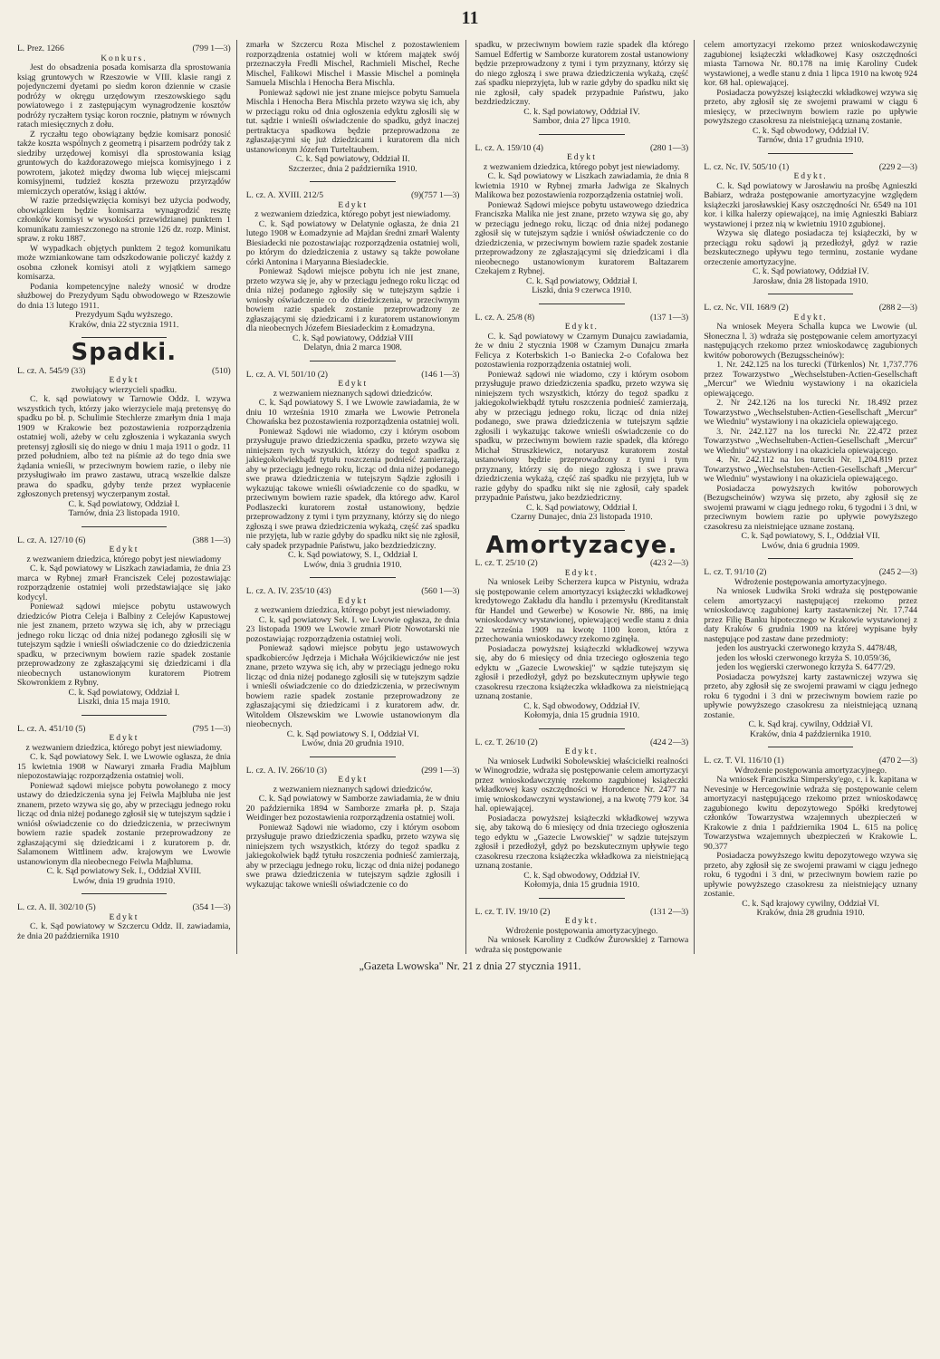11
L. Prez. 1266 (799 1—3)
Konkurs.
Jest do obsadzenia posada komisarza dla sprostowania ksiąg gruntowych w Rzeszowie w VIII. klasie rangi z pojedynczemi dyetami po siedm koron dziennie w czasie podróży w okręgu urzędowym rzeszowskiego sądu powiatowego i z zastępującym wynagrodzenie kosztów podróży ryczałtem tysiąc koron rocznie, płatnym w równych ratach miesięcznych z dołu.
Z ryczałtu tego obowiązany będzie komisarz ponosić także koszta wspólnych z geometrą i pisarzem podróży tak z siedziby urzędowej komisyi dla sprostowania ksiąg gruntowych do każdorazowego miejsca komisyjnego i z powrotem, jakoteż między dwoma lub więcej miejscami komisyjnemi, tudzież koszta przewozu przyrządów mierniczych operatów, ksiąg i aktów.
W razie przedsięwzięcia komisyi bez użycia podwody, obowiązkiem będzie komisarza wynagrodzić resztę członków komisyi w wysokości przewidzianej punktem 1 komunikatu zamieszczonego na stronie 126 dz. rozp. Minist. spraw. z roku 1887.
W wypadkach objętych punktem 2 tegoż komunikatu może wzmiankowane tam odszkodowanie policzyć każdy z osobna członek komisyi atoli z wyjątkiem samego komisarza.
Podania kompetencyjne należy wnosić w drodze służbowej do Prezydyum Sądu obwodowego w Rzeszowie do dnia 13 lutego 1911.
Prezydyum Sądu wyższego.
Kraków, dnia 22 stycznia 1911.
Spadki.
L. cz. A. 545/9 (33) (510)
Edykt
zwołujący wierzycieli spadku.
C. k. sąd powiatowy w Tarnowie Oddz. I. wzywa wszystkich tych, którzy jako wierzyciele mają pretensyę do spadku po bł. p. Schulimie Stechlerze zmarłym dnia 1 maja 1909 w Krakowie bez pozostawienia rozporządzenia ostatniej woli, ażeby w celu zgłoszenia i wykazania swych pretensyj zgłosili się do niego w dniu 1 maja 1911 o godz. 11 przed południem, albo też na piśmie aż do tego dnia swe żądania wnieśli, w przeciwnym bowiem razie, o ileby nie przysługiwało im prawo zastawu, utracą wszelkie dalsze prawa do spadku, gdyby tenże przez wypłacenie zgłoszonych pretensyj wyczerpanym został.
C. k. Sąd powiatowy, Oddział I.
Tarnów, dnia 23 listopada 1910.
L. cz. A. 127/10 (6) (388 1—3)
Edykt
z wezwaniem dziedzica, którego pobyt jest niewiadomy
C. k. Sąd powiatowy w Liszkach zawiadamia, że dnia 23 marca w Rybnej zmarł Franciszek Celej pozostawiając rozporządzenie ostatniej woli przedstawiające się jako kodycyl.
Ponieważ sądowi miejsce pobytu ustawowych dziedziców Piotra Celeja i Balbiny z Celejów Kapustowej nie jest znanem, przeto wzywa się ich, aby w przeciągu jednego roku licząc od dnia niżej podanego zgłosili się w tutejszym sądzie i wnieśli oświadczenie co do dziedziczenia spadku, w przeciwnym bowiem razie spadek zostanie przeprowadzony ze zgłaszającymi się dziedzicami i dla nieobecnych ustanowionym kuratorem Piotrem Skowronkiem z Rybny.
C. k. Sąd powiatowy, Oddział I.
Liszki, dnia 15 maja 1910.
L. cz. A. 451/10 (5) (795 1—3)
Edykt
z wezwaniem dziedzica, którego pobyt jest niewiadomy.
C. k. Sąd powiatowy Sek. I. we Lwowie ogłasza, że dnia 15 kwietnia 1908 w Nawaryi zmarła Fradia Majblum niepozostawiając rozporządzenia ostatniej woli.
Ponieważ sądowi miejsce pobytu powołanego z mocy ustawy do dziedziczenia syna jej Feiwla Majbluba nie jest znanem, przeto wzywa się go, aby w przeciągu jednego roku licząc od dnia niżej podanego zgłosił się w tutejszym sądzie i wniósł oświadczenie co do dziedziczenia, w przeciwnym bowiem razie spadek zostanie przeprowadzony ze zgłaszającymi się dziedzicami i z kuratorem p. dr. Salamonem Wittlinem adw. krajowym we Lwowie ustanowionym dla nieobecnego Feiwla Majbluma.
C. k. Sąd powiatowy Sek. I., Oddział XVIII.
Lwów, dnia 19 grudnia 1910.
L. cz. A. II. 302/10 (5) (354 1—3)
Edykt
C. k. Sąd powiatowy w Szczercu Oddz. II. zawiadamia, że dnia 20 października 1910
zmarła w Szczercu Roza Mischel z pozostawieniem rozporządzenia ostatniej woli w którem majątek swój przeznaczyła Fredli Mischel, Rachmieli Mischel, Reche Mischel, Falikowi Mischel i Massie Mischel a pominęła Samuela Mischla i Henocha Bera Mischla.
Ponieważ sądowi nie jest znane miejsce pobytu Samuela Mischla i Henocha Bera Mischla przeto wzywa się ich, aby w przeciągu roku od dnia ogłoszenia edyktu zgłosili się w tut. sądzie i wnieśli oświadczenie do spadku, gdyż inaczej pertraktacya spadkowa będzie przeprowadzona ze zgłaszającymi się już dziedzicami i kuratorem dla nich ustanowionym Józefem Turteltaubem.
C. k. Sąd powiatowy, Oddział II.
Szczerzec, dnia 2 października 1910.
L. cz. A. XVIII. 212/5 (9)(757 1—3)
Edykt
z wezwaniem dziedzica, którego pobyt jest niewiadomy.
C. k. Sąd powiatowy w Delatynie ogłasza, że dnia 21 lutego 1908 w Łomadzynie ad Majdan średni zmarł Walenty Biesiadecki nie pozostawiając rozporządzenia ostatniej woli, po którym do dziedziczenia z ustawy są także powołane córki Antonina i Maryanna Biesiadeckie.
Ponieważ Sądowi miejsce pobytu ich nie jest znane, przeto wzywa się je, aby w przeciągu jednego roku licząc od dnia niżej podanego zgłosiły się w tutejszym sądzie i wniosły oświadczenie co do dziedziczenia, w przeciwnym bowiem razie spadek zostanie przeprowadzony ze zgłaszającymi się dziedzicami i z kuratorem ustanowionym dla nieobecnych Józefem Biesiadeckim z Łomadzyna.
C. k. Sąd powiatowy, Oddział VIII
Delatyn, dnia 2 marca 1908.
L. cz. A. VI. 501/10 (2) (146 1—3)
Edykt
z wezwaniem nieznanych sądowi dziedziców.
C. k. Sąd powiatowy S. I we Lwowie zawiadamia, że w dniu 10 września 1910 zmarła we Lwowie Petronela Chowańska bez pozostawienia rozporządzenia ostatniej woli.
Ponieważ Sądowi nie wiadomo, czy i którym osobom przysługuje prawo dziedziczenia spadku, przeto wzywa się niniejszem tych wszystkich, którzy do tegoż spadku z jakiegokolwiekbądź tytułu roszczenia podnieść zamierzają, aby w przeciągu jednego roku, licząc od dnia niżej podanego swe prawa dziedziczenia w tutejszym Sądzie zgłosili i wykazując takowe wnieśli oświadczenie co do spadku, w przeciwnym bowiem razie spadek, dla którego adw. Karol Podlaszecki kuratorem został ustanowiony, będzie przeprowadzony z tymi i tym przyznany, którzy się do niego zgłoszą i swe prawa dziedziczenia wykażą, część zaś spadku nie przyjęta, lub w razie gdyby do spadku nikt się nie zgłosił, cały spadek przypadnie Państwu, jako bezdziedziczny.
C. k. Sąd powiatowy, S. I., Oddział I.
Lwów, dnia 3 grudnia 1910.
L. cz. A. IV. 235/10 (43) (560 1—3)
Edykt
z wezwaniem dziedzica, którego pobyt jest niewiadomy.
C. k. sąd powiatowy Sek. I. we Lwowie ogłasza, że dnia 23 listopada 1909 we Lwowie zmarł Piotr Nowotarski nie pozostawiając rozporządzenia ostatniej woli.
Ponieważ sądowi miejsce pobytu jego ustawowych spadkobierców Jędrzeja i Michała Wójcikiewiczów nie jest znane, przeto wzywa się ich, aby w przeciągu jednego roku licząc od dnia niżej podanego zgłosili się w tutejszym sądzie i wnieśli oświadczenie co do dziedziczenia, w przeciwnym bowiem razie spadek zostanie przeprowadzony ze zgłaszającymi się dziedzicami i z kuratorem adw. dr. Witoldem Olszewskim we Lwowie ustanowionym dla nieobecnych.
C. k. Sąd powiatowy S. I, Oddział VI.
Lwów, dnia 20 grudnia 1910.
L. cz. A. IV. 266/10 (3) (299 1—3)
Edykt
z wezwaniem nieznanych sądowi dziedziców.
C. k. Sąd powiatowy w Samborze zawiadamia, że w dniu 20 października 1894 w Samborze zmarła pł. p. Szaja Weidinger bez pozostawienia rozporządzenia ostatniej woli.
Ponieważ Sądowi nie wiadomo, czy i którym osobom przysługuje prawo dziedziczenia spadku, przeto wzywa się niniejszem tych wszystkich, którzy do tegoż spadku z jakiegokolwiek bądź tytułu roszczenia podnieść zamierzają, aby w przeciągu jednego roku, licząc od dnia niżej podanego swe prawa dziedziczenia w tutejszym sądzie zgłosili i wykazując takowe wnieśli oświadczenie co do
spadku, w przeciwnym bowiem razie spadek dla którego Samuel Edfertig w Samborze kuratorem został ustanowiony będzie przeprowadzony z tymi i tym przyznany, którzy się do niego zgłoszą i swe prawa dziedziczenia wykażą, część zaś spadku nieprzyjęta, lub w razie gdyby do spadku nikt się nie zgłosił, cały spadek przypadnie Państwu, jako bezdziedziczny.
C. k. Sąd powiatowy, Oddział IV.
Sambor, dnia 27 lipca 1910.
L. cz. A. 159/10 (4) (280 1—3)
Edykt
z wezwaniem dziedzica, którego pobyt jest niewiadomy.
C. k. Sąd powiatowy w Liszkach zawiadamia, że dnia 8 kwietnia 1910 w Rybnej zmarła Jadwiga ze Skalnych Malikowa bez pozostawienia rozporządzenia ostatniej woli.
Ponieważ Sądowi miejsce pobytu ustawowego dziedzica Franciszka Malika nie jest znane, przeto wzywa się go, aby w przeciągu jednego roku, licząc od dnia niżej podanego zgłosił się w tutejszym sądzie i wniósł oświadczenie co do dziedziczenia, w przeciwnym bowiem razie spadek zostanie przeprowadzony ze zgłaszającymi się dziedzicami i dla nieobecnego ustanowionym kuratorem Baltazarem Czekajem z Rybnej.
C. k. Sąd powiatowy, Oddział I.
Liszki, dnia 9 czerwca 1910.
L. cz. A. 25/8 (8) (137 1—3)
Edykt.
C. k. Sąd powiatowy w Czarnym Dunajcu zawiadamia, że w dniu 2 stycznia 1908 w Czarnym Dunajcu zmarła Felicya z Koterbskich 1-o Baniecka 2-o Cofalowa bez pozostawienia rozporządzenia ostatniej woli.
Ponieważ sądowi nie wiadomo, czy i którym osobom przysługuje prawo dziedziczenia spadku, przeto wzywa się niniejszem tych wszystkich, którzy do tegoż spadku z jakiegokolwiekbądź tytułu roszczenia podnieść zamierzają, aby w przeciągu jednego roku, licząc od dnia niżej podanego, swe prawa dziedziczenia w tutejszym sądzie zgłosili i wykazując takowe wnieśli oświadczenie co do spadku, w przeciwnym bowiem razie spadek, dla którego Michał Struszkiewicz, notaryusz kuratorem został ustanowiony będzie przeprowadzony z tymi i tym przyznany, którzy się do niego zgłoszą i swe prawa dziedziczenia wykażą, część zaś spadku nie przyjęta, lub w razie gdyby do spadku nikt się nie zgłosił, cały spadek przypadnie Państwu, jako bezdziedziczny.
C. k. Sąd powiatowy, Oddział I.
Czarny Dunajec, dnia 23 listopada 1910.
Amortyzacye.
L. cz. T. 25/10 (2) (423 2—3)
Edykt.
Na wniosek Leiby Scherzera kupca w Pistyniu, wdraża się postępowanie celem amortyzacyi książeczki wkładkowej kredytowego Zakładu dla handlu i przemysłu (Kreditanstalt für Handel und Gewerbe) w Kosowie Nr. 886, na imię wnioskodawcy wystawionej, opiewającej wedle stanu z dnia 22 września 1909 na kwotę 1100 koron, która z przechowania wnioskodawcy rzekomo zginęła.
Posiadacza powyższej książeczki wkładkowej wzywa się, aby do 6 miesięcy od dnia trzeciego ogłoszenia tego edyktu w „Gazecie Lwowskiej" w sądzie tutejszym się zgłosił i przedłożył, gdyż po bezskutecznym upływie tego czasokresu rzeczona książeczka wkładkowa za nieistniejącą uznaną zostanie.
C. k. Sąd obwodowy, Oddział IV.
Kołomyja, dnia 15 grudnia 1910.
L. cz. T. 26/10 (2) (424 2—3)
Edykt.
Na wniosek Ludwiki Sobolewskiej właścicielki realności w Winogrodzie, wdraża się postępowanie celem amortyzacyi przez wnioskodawczynię rzekomo zagubionej książeczki wkładkowej kasy oszczędności w Horodence Nr. 2477 na imię wnioskodawczyni wystawionej, a na kwotę 779 kor. 34 hal. opiewającej.
Posiadacza powyższej książeczki wkładkowej wzywa się, aby takową do 6 miesięcy od dnia trzeciego ogłoszenia tego edyktu w „Gazecie Lwowskiej" w sądzie tutejszym zgłosił i przedłożył, gdyż po bezskutecznym upływie tego czasokresu rzeczona książeczka wkładkowa za nieistniejącą uznaną zostanie.
C. k. Sąd obwodowy, Oddział IV.
Kołomyja, dnia 15 grudnia 1910.
L. cz. T. IV. 19/10 (2) (131 2—3)
Edykt.
Wdrożenie postępowania amortyzacyjnego.
Na wniosek Karoliny z Cudków Żurowskiej z Tarnowa wdraża się postępowanie
celem amortyzacyi rzekomo przez wnioskodawczynię zagubionej książeczki wkładkowej Kasy oszczędności miasta Tarnowa Nr. 80.178 na imię Karoliny Cudek wystawionej, a wedle stanu z dnia 1 lipca 1910 na kwotę 924 kor. 68 hal. opiewającej.
Posiadacza powyższej książeczki wkładkowej wzywa się przeto, aby zgłosił się ze swojemi prawami w ciągu 6 miesięcy, w przeciwnym bowiem razie po upływie powyższego czasokresu za nieistniejącą uznaną zostanie.
C. k. Sąd obwodowy, Oddział IV.
Tarnów, dnia 17 grudnia 1910.
L. cz. Nc. IV. 505/10 (1) (229 2—3)
Edykt.
C. k. Sąd powiatowy w Jarosławiu na prośbę Agnieszki Babiarz, wdraża postępowanie amortyzacyjne względem książeczki jarosławskiej Kasy oszczędności Nr. 6549 na 101 kor. i kilka halerzy opiewającej, na imię Agnieszki Babiarz wystawionej i przez nią w kwietniu 1910 zgubionej.
Wzywa się dlatego posiadacza tej książeczki, by w przeciągu roku sądowi ją przedłożył, gdyż w razie bezskutecznego upływu tego terminu, zostanie wydane orzeczenie amortyzacyjne.
C. k. Sąd powiatowy, Oddział IV.
Jarosław, dnia 28 listopada 1910.
L. cz. Nc. VII. 168/9 (2) (288 2—3)
Edykt.
Na wniosek Meyera Schalla kupca we Lwowie (ul. Słoneczna l. 3) wdraża się postępowanie celem amortyzacyi następujących rzekomo przez wnioskodawcę zagubionych kwitów poborowych (Bezugsscheinów):
1. Nr. 242.125 na los turecki (Türkenlos) Nr. 1,737.776 przez Towarzystwo „Wechselstuben-Actien-Gesellschaft „Mercur" we Wiedniu wystawiony i na okaziciela opiewającego.
2. Nr 242.126 na los turecki Nr. 18.492 przez Towarzystwo „Wechselstuben-Actien-Gesellschaft „Mercur" we Wiedniu" wystawiony i na okaziciela opiewającego.
3. Nr. 242.127 na los turecki Nr. 22.472 przez Towarzystwo „Wechseltuben-Actien-Gesellschaft „Mercur" we Wiedniu" wystawiony i na okaziciela opiewającego.
4. Nr. 242.112 na los turecki Nr. 1,204.819 przez Towarzystwo „Wechselstuben-Actien-Gesellschaft „Mercur" we Wiedniu" wystawiony i na okaziciela opiewającego.
Posiadacza powyższych kwitów poborowych (Bezugscheinów) wzywa się przeto, aby zgłosił się ze swojemi prawami w ciągu jednego roku, 6 tygodni i 3 dni, w przeciwnym bowiem razie po upływie powyższego czasokresu za nieistniejące uznane zostaną.
C. k. Sąd powiatowy, S. I., Oddział VII.
Lwów, dnia 6 grudnia 1909.
L. cz. T. 91/10 (2) (245 2—3)
Wdrożenie postępowania amortyzacyjnego.
Na wniosek Ludwika Sroki wdraża się postępowanie celem amortyzacyi następującej rzekomo przez wnioskodawcę zagubionej karty zastawniczej Nr. 17.744 przez Filię Banku hipotecznego w Krakowie wystawionej z daty Kraków 6 grudnia 1909 na której wypisane były następujące pod zastaw dane przedmioty:
jeden los austryacki czerwonego krzyża S. 4478/48,
jeden los włoski czerwonego krzyża S. 10.059/36,
jeden los węgierski czerwonego krzyża S. 6477/29.
Posiadacza powyższej karty zastawniczej wzywa się przeto, aby zgłosił się ze swojemi prawami w ciągu jednego roku 6 tygodni i 3 dni w przeciwnym bowiem razie po upływie powyższego czasokresu za nieistniejącą uznaną zostanie.
C. k. Sąd kraj. cywilny, Oddział VI.
Kraków, dnia 4 października 1910.
L. cz. T. VI. 116/10 (1) (470 2—3)
Wdrożenie postępowania amortyzacyjnego.
Na wniosek Franciszka Simpersky'ego, c. i k. kapitana w Nevesinje w Hercegowinie wdraża się postępowanie celem amortyzacyi następującego rzekomo przez wnioskodawcę zagubionego kwitu depozytowego Spółki kredytowej członków Towarzystwa wzajemnych ubezpieczeń w Krakowie z dnia 1 października 1904 L. 615 na policę Towarzystwa wzajemnych ubezpieczeń w Krakowie L. 90.377
Posiadacza powyższego kwitu depozytowego wzywa się przeto, aby zgłosił się ze swojemi prawami w ciągu jednego roku, 6 tygodni i 3 dni, w przeciwnym bowiem razie po upływie powyższego czasokresu za nieistniejący uznany zostanie.
C. k. Sąd krajowy cywilny, Oddział VI.
Kraków, dnia 28 grudnia 1910.
„Gazeta Lwowska" Nr. 21 z dnia 27 stycznia 1911.